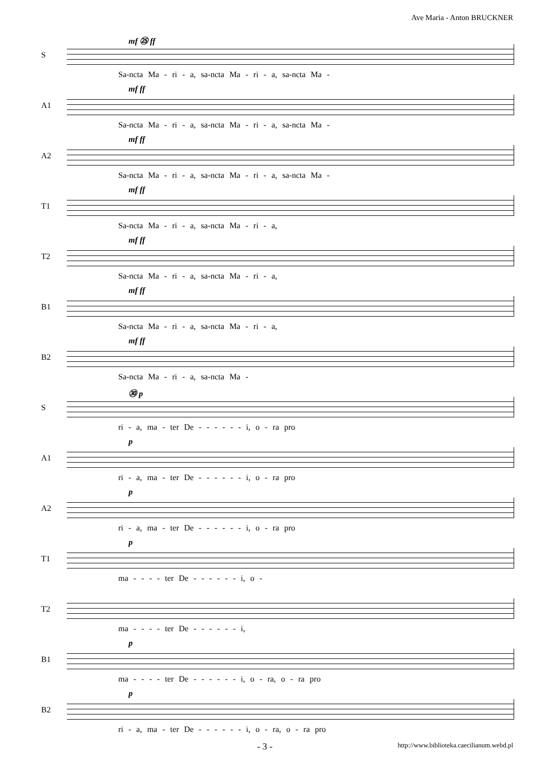Ave Maria - Anton BRUCKNER
S
mf ㉕ ff
Sa-ncta Ma - ri - a, sa-ncta Ma - ri - a, sa-ncta Ma -
A1
mf ff
Sa-ncta Ma - ri - a, sa-ncta Ma - ri - a, sa-ncta Ma -
A2
mf ff
Sa-ncta Ma - ri - a, sa-ncta Ma - ri - a, sa-ncta Ma -
T1
mf ff
Sa-ncta Ma - ri - a, sa-ncta Ma - ri - a,
T2
mf ff
Sa-ncta Ma - ri - a, sa-ncta Ma - ri - a,
B1
mf ff
Sa-ncta Ma - ri - a, sa-ncta Ma - ri - a,
B2
mf ff
Sa-ncta Ma - ri - a, sa-ncta Ma -
S
㉚ p
ri - a, ma - ter De - - - - - - i, o - ra pro
A1
p
ri - a, ma - ter De - - - - - - i, o - ra pro
A2
p
ri - a, ma - ter De - - - - - - i, o - ra pro
T1
p
ma - - - - ter De - - - - - - i, o -
T2
ma - - - - ter De - - - - - - i,
B1
p
ma - - - - ter De - - - - - - i, o - ra, o - ra pro
B2
p
ri - a, ma - ter De - - - - - - i, o - ra, o - ra pro
- 3 - http://www.biblioteka.caecilianum.webd.pl